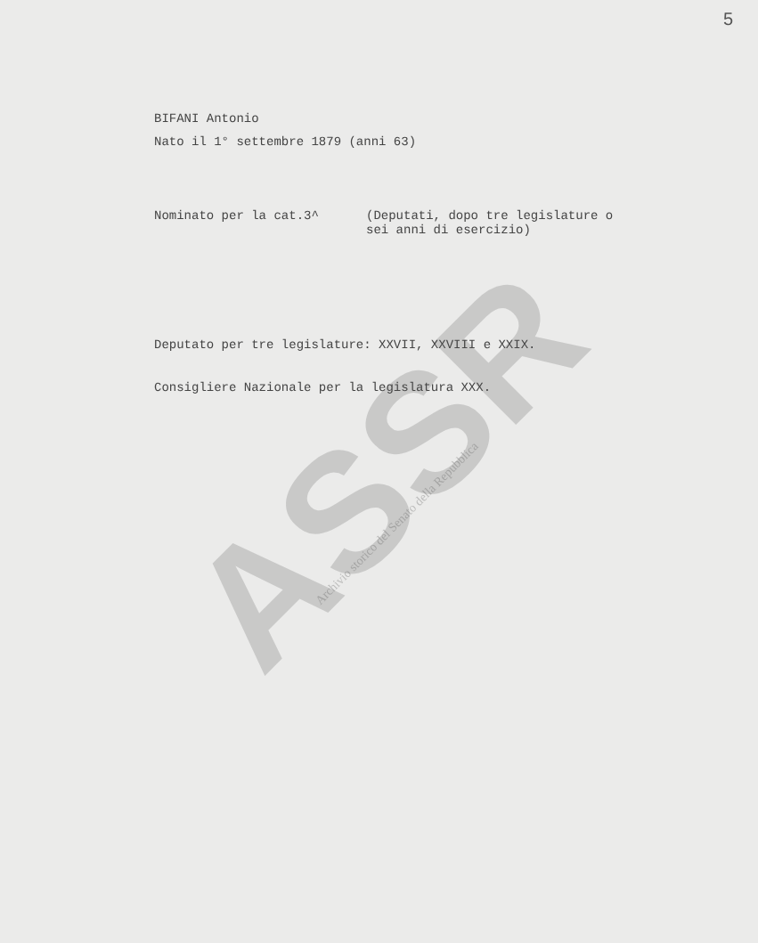5
BIFANI Antonio
Nato il 1° settembre 1879 (anni 63)
Nominato per la cat.3^ (Deputati, dopo tre legislature o
sei anni di esercizio)
Deputato per tre legislature: XXVII, XXVIII e XXIX.
Consigliere Nazionale per la legislatura XXX.
ASSR
Archivio storico del Senato della Repubblica